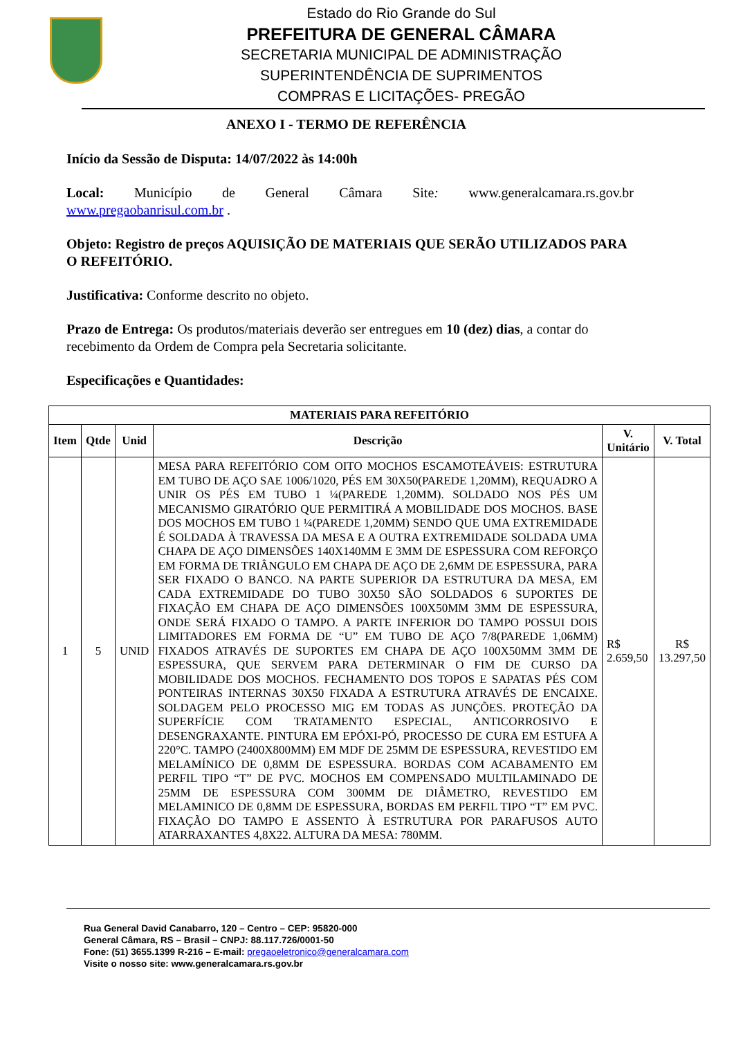Estado do Rio Grande do Sul
PREFEITURA DE GENERAL CÂMARA
SECRETARIA MUNICIPAL DE ADMINISTRAÇÃO
SUPERINTENDÊNCIA DE SUPRIMENTOS
COMPRAS E LICITAÇÕES- PREGÃO
ANEXO I - TERMO DE REFERÊNCIA
Início da Sessão de Disputa: 14/07/2022 às 14:00h
Local: Município de General Câmara Site: www.generalcamara.rs.gov.br www.pregaobanrisul.com.br .
Objeto: Registro de preços AQUISIÇÃO DE MATERIAIS QUE SERÃO UTILIZADOS PARA O REFEITÓRIO.
Justificativa: Conforme descrito no objeto.
Prazo de Entrega: Os produtos/materiais deverão ser entregues em 10 (dez) dias, a contar do recebimento da Ordem de Compra pela Secretaria solicitante.
Especificações e Quantidades:
| MATERIAIS PARA REFEITÓRIO | | | | | |
| --- | --- | --- | --- | --- | --- |
| Item | Qtde | Unid | Descrição | V. Unitário | V. Total |
| 1 | 5 | UNID | MESA PARA REFEITÓRIO COM OITO MOCHOS ESCAMOTEÁVEIS: ESTRUTURA EM TUBO DE AÇO SAE 1006/1020, PÉS EM 30X50(PAREDE 1,20MM), REQUADRO A UNIR OS PÉS EM TUBO 1 ¼(PAREDE 1,20MM). SOLDADO NOS PÉS UM MECANISMO GIRATÓRIO QUE PERMITIRÁ A MOBILIDADE DOS MOCHOS. BASE DOS MOCHOS EM TUBO 1 ¼(PAREDE 1,20MM) SENDO QUE UMA EXTREMIDADE É SOLDADA À TRAVESSA DA MESA E A OUTRA EXTREMIDADE SOLDADA UMA CHAPA DE AÇO DIMENSÕES 140X140MM E 3MM DE ESPESSURA COM REFORÇO EM FORMA DE TRIÂNGULO EM CHAPA DE AÇO DE 2,6MM DE ESPESSURA, PARA SER FIXADO O BANCO. NA PARTE SUPERIOR DA ESTRUTURA DA MESA, EM CADA EXTREMIDADE DO TUBO 30X50 SÃO SOLDADOS 6 SUPORTES DE FIXAÇÃO EM CHAPA DE AÇO DIMENSÕES 100X50MM 3MM DE ESPESSURA, ONDE SERÁ FIXADO O TAMPO. A PARTE INFERIOR DO TAMPO POSSUI DOIS LIMITADORES EM FORMA DE “U” EM TUBO DE AÇO 7/8(PAREDE 1,06MM) FIXADOS ATRAVÉS DE SUPORTES EM CHAPA DE AÇO 100X50MM 3MM DE ESPESSURA, QUE SERVEM PARA DETERMINAR O FIM DE CURSO DA MOBILIDADE DOS MOCHOS. FECHAMENTO DOS TOPOS E SAPATAS PÉS COM PONTEIRAS INTERNAS 30X50 FIXADA A ESTRUTURA ATRAVÉS DE ENCAIXE. SOLDAGEM PELO PROCESSO MIG EM TODAS AS JUNÇÕES. PROTEÇÃO DA SUPERFÍCIE COM TRATAMENTO ESPECIAL, ANTICORROSIVO E DESENGRAXANTE. PINTURA EM EPÓXI-PÓ, PROCESSO DE CURA EM ESTUFA A 220°C. TAMPO (2400X800MM) EM MDF DE 25MM DE ESPESSURA, REVESTIDO EM MELAMÍNICO DE 0,8MM DE ESPESSURA. BORDAS COM ACABAMENTO EM PERFIL TIPO “T” DE PVC. MOCHOS EM COMPENSADO MULTILAMINADO DE 25MM DE ESPESSURA COM 300MM DE DIÂMETRO, REVESTIDO EM MELAMINICO DE 0,8MM DE ESPESSURA, BORDAS EM PERFIL TIPO “T” EM PVC. FIXAÇÃO DO TAMPO E ASSENTO À ESTRUTURA POR PARAFUSOS AUTO ATARRAXANTES 4,8X22. ALTURA DA MESA: 780MM. | R$ 2.659,50 | R$ 13.297,50 |
Rua General David Canabarro, 120 – Centro – CEP: 95820-000
General Câmara, RS – Brasil – CNPJ: 88.117.726/0001-50
Fone: (51) 3655.1399 R-216 – E-mail: pregaoeletronico@generalcamara.com
Visite o nosso site: www.generalcamara.rs.gov.br